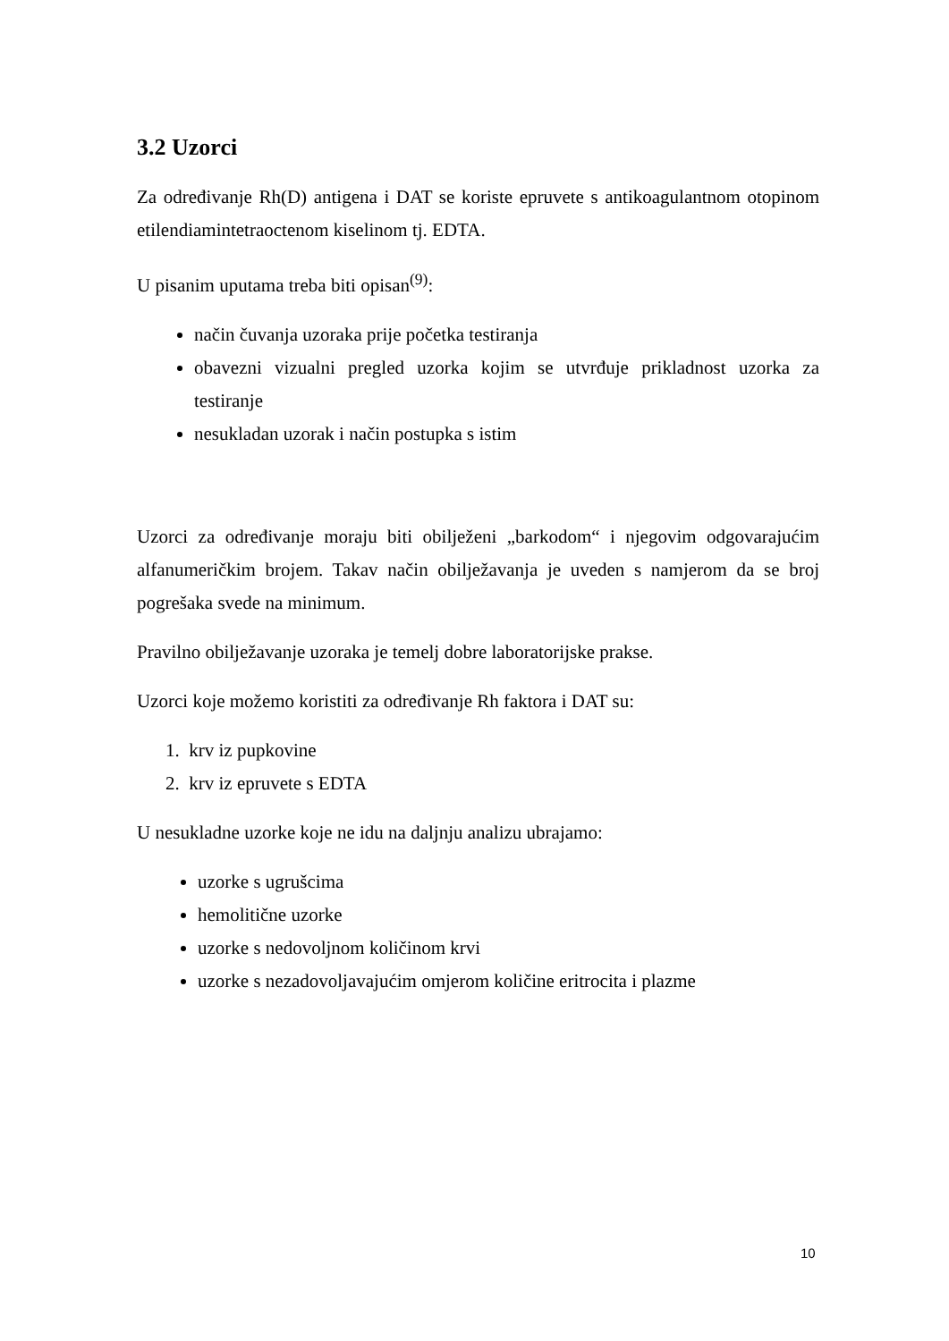3.2 Uzorci
Za određivanje Rh(D) antigena i DAT se koriste epruvete s antikoagulantnom otopinom etilendiamintetraoctenom kiselinom tj. EDTA.
U pisanim uputama treba biti opisan<sup>(9)</sup>:
način čuvanja uzoraka prije početka testiranja
obavezni vizualni pregled uzorka kojim se utvrđuje prikladnost uzorka za testiranje
nesukladan uzorak i način postupka s istim
Uzorci za određivanje moraju biti obilježeni „barkodom“ i njegovim odgovarajućim alfanumeričkim brojem. Takav način obilježavanja je uveden s namjerom da se broj pogrešaka svede na minimum.
Pravilno obilježavanje uzoraka je temelj dobre laboratorijske prakse.
Uzorci koje možemo koristiti za određivanje Rh faktora i DAT su:
1. krv iz pupkovine
2. krv iz epruvete s EDTA
U nesukladne uzorke koje ne idu na daljnju analizu ubrajamo:
uzorke s ugrušcima
hemolitične uzorke
uzorke s nedovoljnom količinom krvi
uzorke s nezadovoljavajućim omjerom količine eritrocita i plazme
10